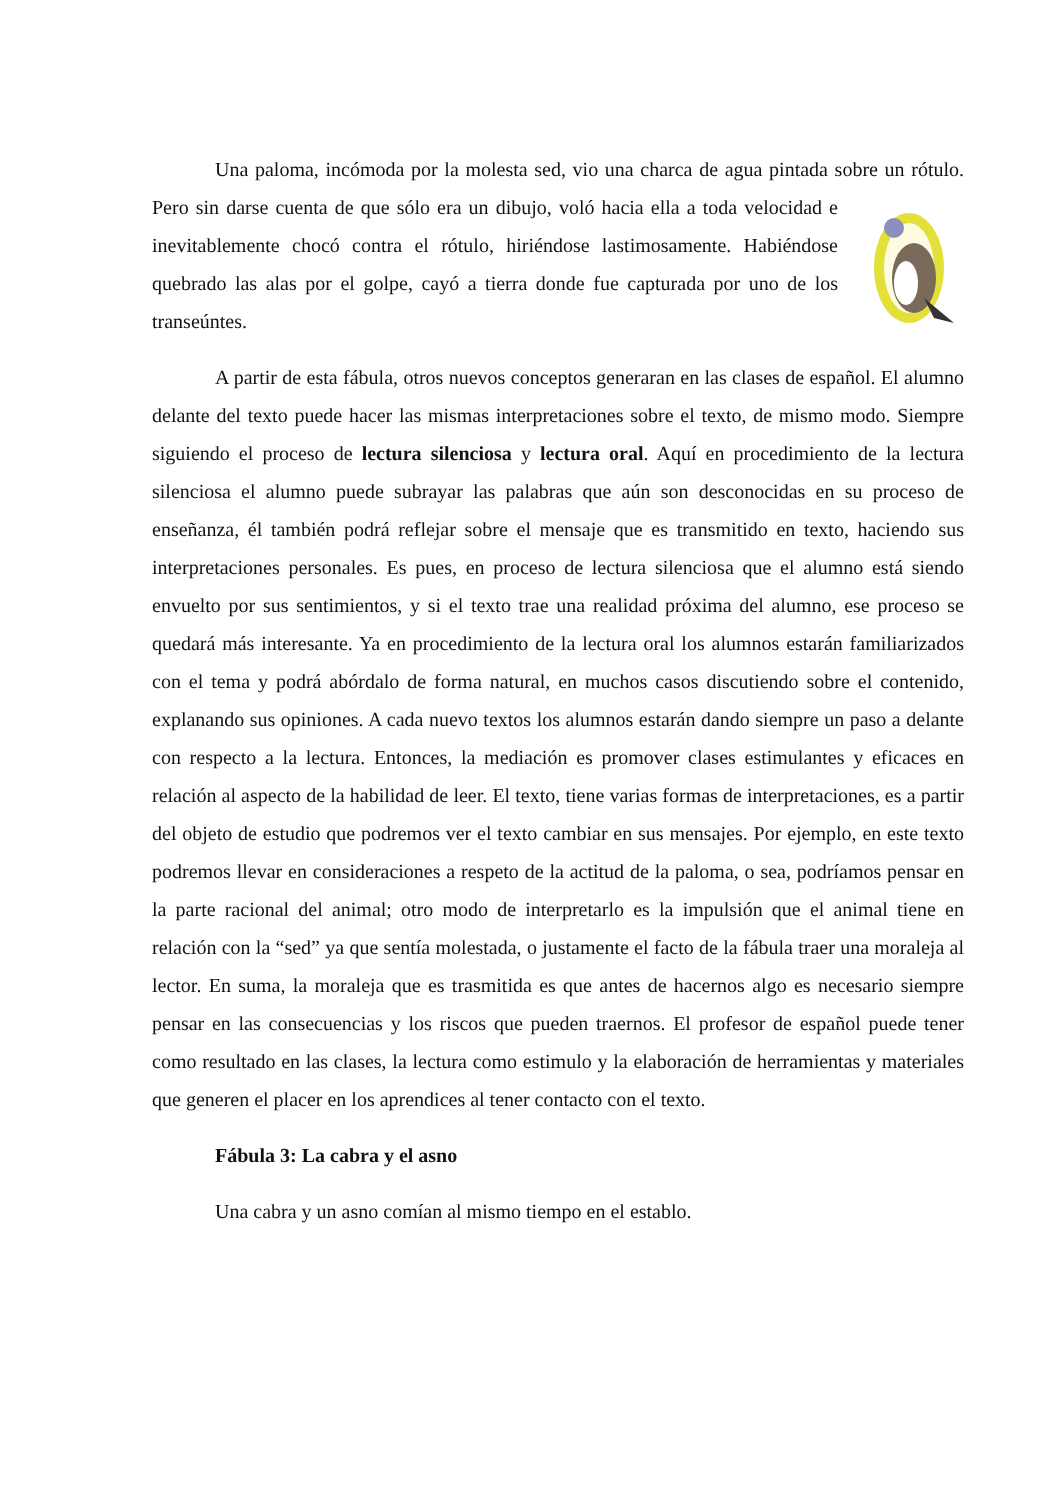Una paloma, incómoda por la molesta sed, vio una charca de agua pintada sobre un rótulo. Pero sin darse cuenta de que sólo era un dibujo, voló hacia ella a toda velocidad e inevitablemente chocó contra el rótulo, hiriéndose lastimosamente. Habiéndose quebrado las alas por el golpe, cayó a tierra donde fue capturada por uno de los transeúntes.
A partir de esta fábula, otros nuevos conceptos generaran en las clases de español. El alumno delante del texto puede hacer las mismas interpretaciones sobre el texto, de mismo modo. Siempre siguiendo el proceso de lectura silenciosa y lectura oral. Aquí en procedimiento de la lectura silenciosa el alumno puede subrayar las palabras que aún son desconocidas en su proceso de enseñanza, él también podrá reflejar sobre el mensaje que es transmitido en texto, haciendo sus interpretaciones personales. Es pues, en proceso de lectura silenciosa que el alumno está siendo envuelto por sus sentimientos, y si el texto trae una realidad próxima del alumno, ese proceso se quedará más interesante. Ya en procedimiento de la lectura oral los alumnos estarán familiarizados con el tema y podrá abórdalo de forma natural, en muchos casos discutiendo sobre el contenido, explanando sus opiniones. A cada nuevo textos los alumnos estarán dando siempre un paso a delante con respecto a la lectura. Entonces, la mediación es promover clases estimulantes y eficaces en relación al aspecto de la habilidad de leer. El texto, tiene varias formas de interpretaciones, es a partir del objeto de estudio que podremos ver el texto cambiar en sus mensajes. Por ejemplo, en este texto podremos llevar en consideraciones a respeto de la actitud de la paloma, o sea, podríamos pensar en la parte racional del animal; otro modo de interpretarlo es la impulsión que el animal tiene en relación con la “sed” ya que sentía molestada, o justamente el facto de la fábula traer una moraleja al lector. En suma, la moraleja que es trasmitida es que antes de hacernos algo es necesario siempre pensar en las consecuencias y los riscos que pueden traernos. El profesor de español puede tener como resultado en las clases, la lectura como estimulo y la elaboración de herramientas y materiales que generen el placer en los aprendices al tener contacto con el texto.
Fábula 3: La cabra y el asno
Una cabra y un asno comían al mismo tiempo en el establo.